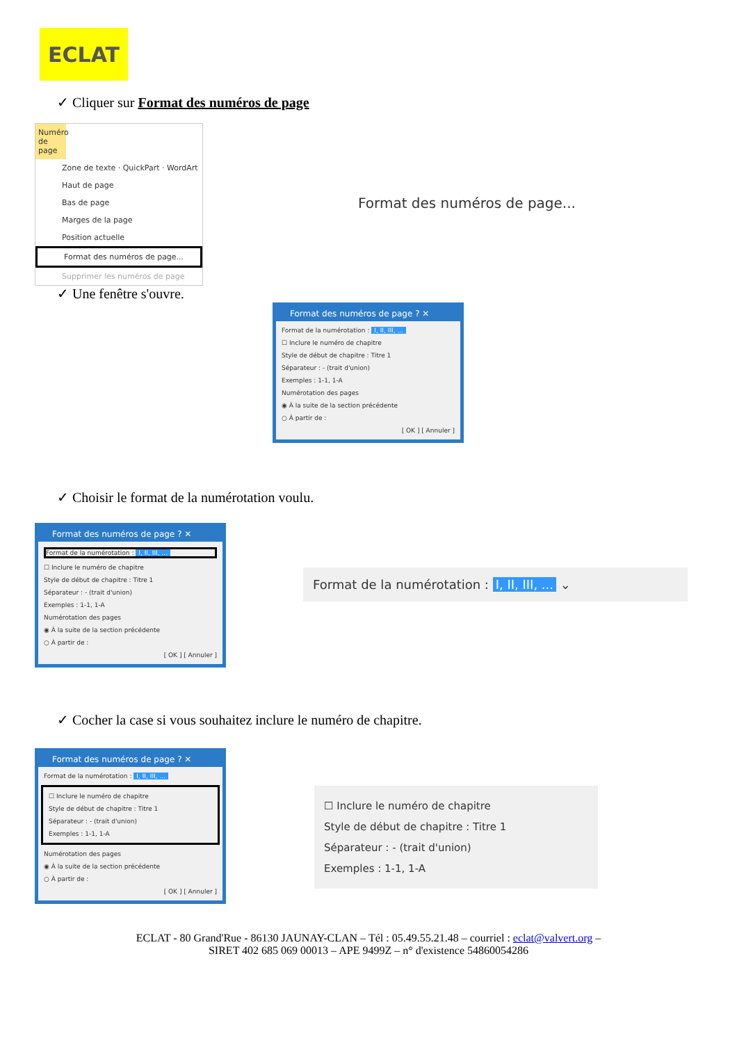ECLAT
✓ Cliquer sur Format des numéros de page
Numéro de page
Zone de texte · QuickPart · WordArt
Haut de page
Bas de page
Marges de la page
Position actuelle
Format des numéros de page...
Supprimer les numéros de page
Format des numéros de page...
✓ Une fenêtre s'ouvre.
Format des numéros de page ? ✕
Format de la numérotation : I, II, III, ...
☐ Inclure le numéro de chapitre
Style de début de chapitre : Titre 1
Séparateur : - (trait d'union)
Exemples : 1-1, 1-A
Numérotation des pages
◉ À la suite de la section précédente
○ À partir de :
[ OK ] [ Annuler ]
✓ Choisir le format de la numérotation voulu.
Format des numéros de page ? ✕
Format de la numérotation : I, II, III, ...
☐ Inclure le numéro de chapitre
Style de début de chapitre : Titre 1
Séparateur : - (trait d'union)
Exemples : 1-1, 1-A
Numérotation des pages
◉ À la suite de la section précédente
○ À partir de :
[ OK ] [ Annuler ]
Format de la numérotation : I, II, III, ... ⌄
✓ Cocher la case si vous souhaitez inclure le numéro de chapitre.
Format des numéros de page ? ✕
Format de la numérotation : I, II, III, ...
☐ Inclure le numéro de chapitre
Style de début de chapitre : Titre 1
Séparateur : - (trait d'union)
Exemples : 1-1, 1-A
Numérotation des pages
◉ À la suite de la section précédente
○ À partir de :
[ OK ] [ Annuler ]
☐ Inclure le numéro de chapitre
Style de début de chapitre : Titre 1
Séparateur : - (trait d'union)
Exemples : 1-1, 1-A
ECLAT - 80 Grand'Rue - 86130 JAUNAY-CLAN – Tél : 05.49.55.21.48 – courriel : eclat@valvert.org –
SIRET 402 685 069 00013 – APE 9499Z – n° d'existence 54860054286